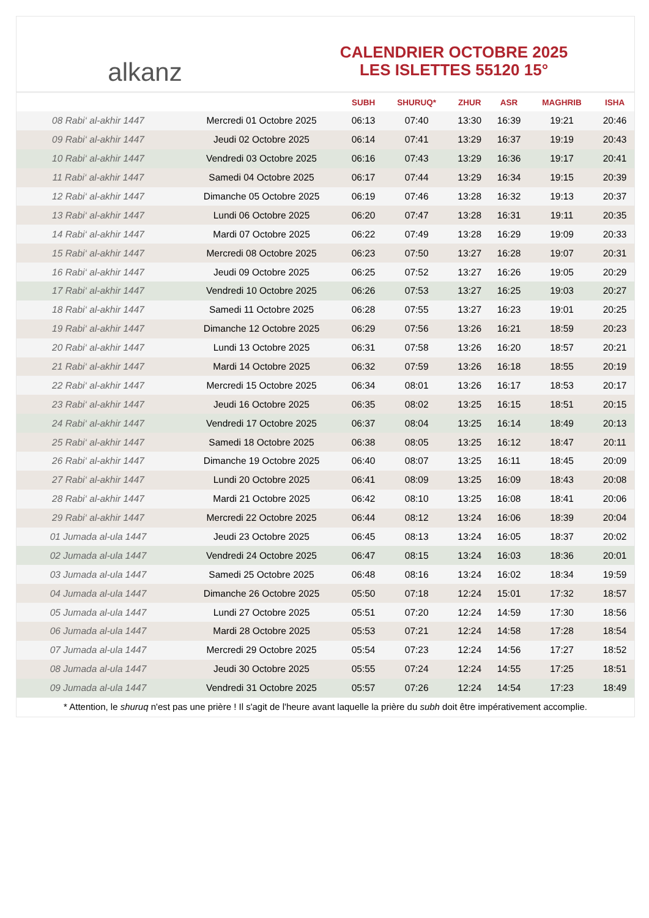alkanz
CALENDRIER OCTOBRE 2025
LES ISLETTES 55120 15°
| | | SUBH | SHURUQ* | ZHUR | ASR | MAGHRIB | ISHA |
| --- | --- | --- | --- | --- | --- | --- | --- |
| 08 Rabi‘ al-akhir 1447 | Mercredi 01 Octobre 2025 | 06:13 | 07:40 | 13:30 | 16:39 | 19:21 | 20:46 |
| 09 Rabi‘ al-akhir 1447 | Jeudi 02 Octobre 2025 | 06:14 | 07:41 | 13:29 | 16:37 | 19:19 | 20:43 |
| 10 Rabi‘ al-akhir 1447 | Vendredi 03 Octobre 2025 | 06:16 | 07:43 | 13:29 | 16:36 | 19:17 | 20:41 |
| 11 Rabi‘ al-akhir 1447 | Samedi 04 Octobre 2025 | 06:17 | 07:44 | 13:29 | 16:34 | 19:15 | 20:39 |
| 12 Rabi‘ al-akhir 1447 | Dimanche 05 Octobre 2025 | 06:19 | 07:46 | 13:28 | 16:32 | 19:13 | 20:37 |
| 13 Rabi‘ al-akhir 1447 | Lundi 06 Octobre 2025 | 06:20 | 07:47 | 13:28 | 16:31 | 19:11 | 20:35 |
| 14 Rabi‘ al-akhir 1447 | Mardi 07 Octobre 2025 | 06:22 | 07:49 | 13:28 | 16:29 | 19:09 | 20:33 |
| 15 Rabi‘ al-akhir 1447 | Mercredi 08 Octobre 2025 | 06:23 | 07:50 | 13:27 | 16:28 | 19:07 | 20:31 |
| 16 Rabi‘ al-akhir 1447 | Jeudi 09 Octobre 2025 | 06:25 | 07:52 | 13:27 | 16:26 | 19:05 | 20:29 |
| 17 Rabi‘ al-akhir 1447 | Vendredi 10 Octobre 2025 | 06:26 | 07:53 | 13:27 | 16:25 | 19:03 | 20:27 |
| 18 Rabi‘ al-akhir 1447 | Samedi 11 Octobre 2025 | 06:28 | 07:55 | 13:27 | 16:23 | 19:01 | 20:25 |
| 19 Rabi‘ al-akhir 1447 | Dimanche 12 Octobre 2025 | 06:29 | 07:56 | 13:26 | 16:21 | 18:59 | 20:23 |
| 20 Rabi‘ al-akhir 1447 | Lundi 13 Octobre 2025 | 06:31 | 07:58 | 13:26 | 16:20 | 18:57 | 20:21 |
| 21 Rabi‘ al-akhir 1447 | Mardi 14 Octobre 2025 | 06:32 | 07:59 | 13:26 | 16:18 | 18:55 | 20:19 |
| 22 Rabi‘ al-akhir 1447 | Mercredi 15 Octobre 2025 | 06:34 | 08:01 | 13:26 | 16:17 | 18:53 | 20:17 |
| 23 Rabi‘ al-akhir 1447 | Jeudi 16 Octobre 2025 | 06:35 | 08:02 | 13:25 | 16:15 | 18:51 | 20:15 |
| 24 Rabi‘ al-akhir 1447 | Vendredi 17 Octobre 2025 | 06:37 | 08:04 | 13:25 | 16:14 | 18:49 | 20:13 |
| 25 Rabi‘ al-akhir 1447 | Samedi 18 Octobre 2025 | 06:38 | 08:05 | 13:25 | 16:12 | 18:47 | 20:11 |
| 26 Rabi‘ al-akhir 1447 | Dimanche 19 Octobre 2025 | 06:40 | 08:07 | 13:25 | 16:11 | 18:45 | 20:09 |
| 27 Rabi‘ al-akhir 1447 | Lundi 20 Octobre 2025 | 06:41 | 08:09 | 13:25 | 16:09 | 18:43 | 20:08 |
| 28 Rabi‘ al-akhir 1447 | Mardi 21 Octobre 2025 | 06:42 | 08:10 | 13:25 | 16:08 | 18:41 | 20:06 |
| 29 Rabi‘ al-akhir 1447 | Mercredi 22 Octobre 2025 | 06:44 | 08:12 | 13:24 | 16:06 | 18:39 | 20:04 |
| 01 Jumada al-ula 1447 | Jeudi 23 Octobre 2025 | 06:45 | 08:13 | 13:24 | 16:05 | 18:37 | 20:02 |
| 02 Jumada al-ula 1447 | Vendredi 24 Octobre 2025 | 06:47 | 08:15 | 13:24 | 16:03 | 18:36 | 20:01 |
| 03 Jumada al-ula 1447 | Samedi 25 Octobre 2025 | 06:48 | 08:16 | 13:24 | 16:02 | 18:34 | 19:59 |
| 04 Jumada al-ula 1447 | Dimanche 26 Octobre 2025 | 05:50 | 07:18 | 12:24 | 15:01 | 17:32 | 18:57 |
| 05 Jumada al-ula 1447 | Lundi 27 Octobre 2025 | 05:51 | 07:20 | 12:24 | 14:59 | 17:30 | 18:56 |
| 06 Jumada al-ula 1447 | Mardi 28 Octobre 2025 | 05:53 | 07:21 | 12:24 | 14:58 | 17:28 | 18:54 |
| 07 Jumada al-ula 1447 | Mercredi 29 Octobre 2025 | 05:54 | 07:23 | 12:24 | 14:56 | 17:27 | 18:52 |
| 08 Jumada al-ula 1447 | Jeudi 30 Octobre 2025 | 05:55 | 07:24 | 12:24 | 14:55 | 17:25 | 18:51 |
| 09 Jumada al-ula 1447 | Vendredi 31 Octobre 2025 | 05:57 | 07:26 | 12:24 | 14:54 | 17:23 | 18:49 |
* Attention, le shuruq n'est pas une prière ! Il s'agit de l'heure avant laquelle la prière du subh doit être impérativement accomplie.